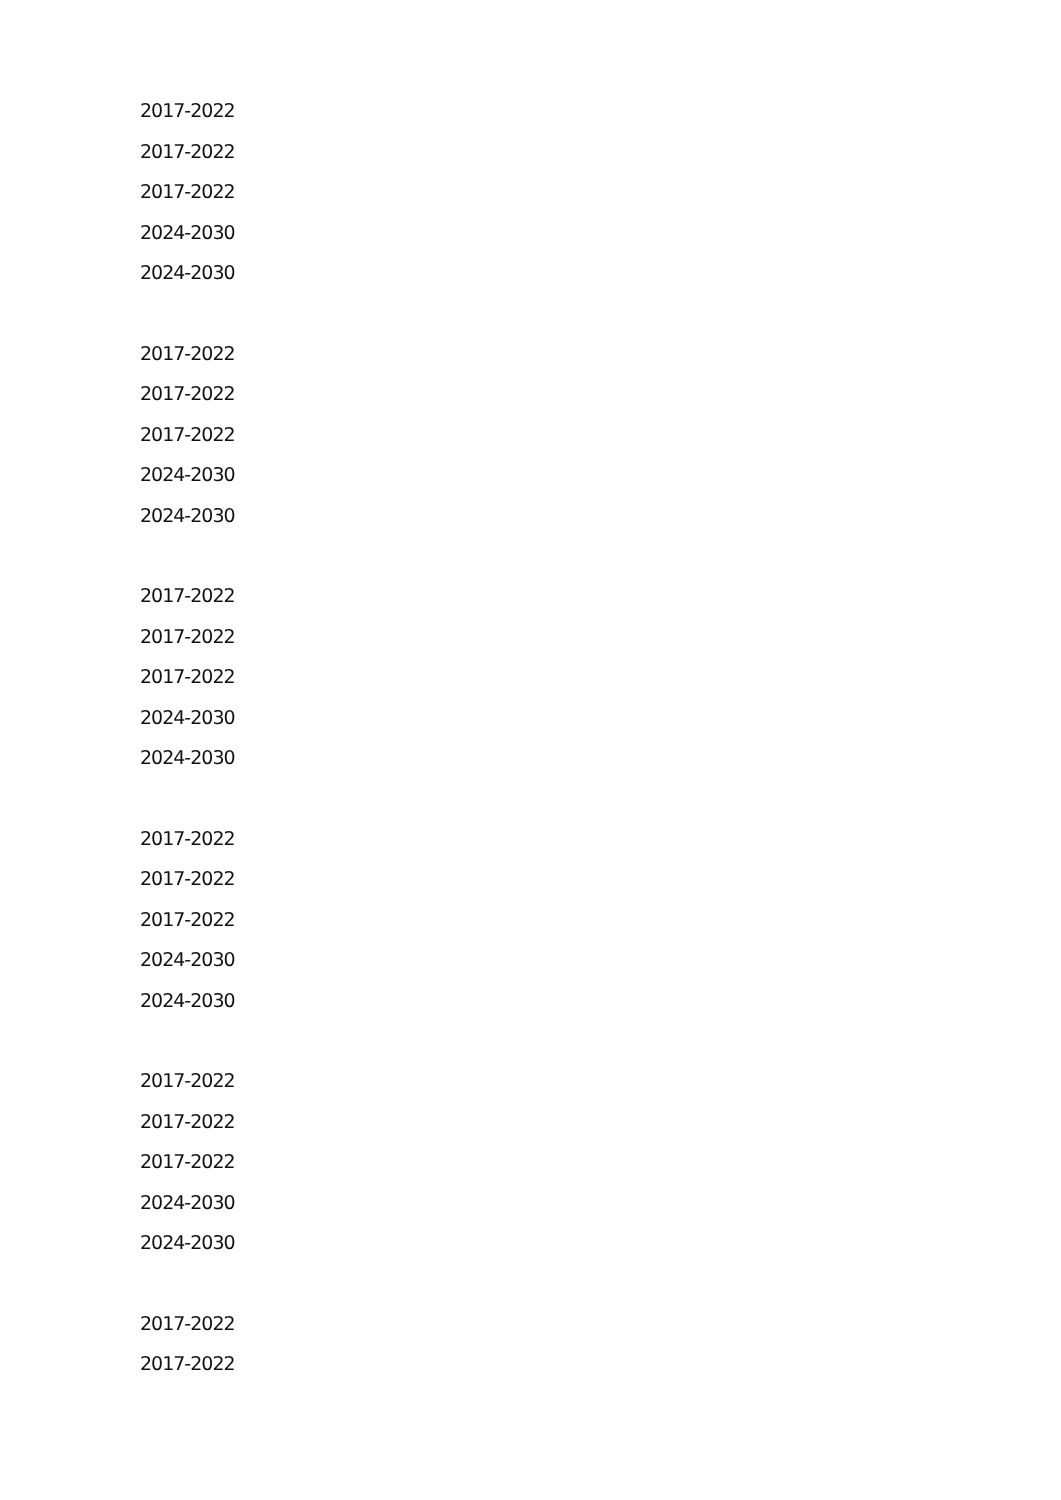2017-2022
2017-2022
2017-2022
2024-2030
2024-2030
2017-2022
2017-2022
2017-2022
2024-2030
2024-2030
2017-2022
2017-2022
2017-2022
2024-2030
2024-2030
2017-2022
2017-2022
2017-2022
2024-2030
2024-2030
2017-2022
2017-2022
2017-2022
2024-2030
2024-2030
2017-2022
2017-2022